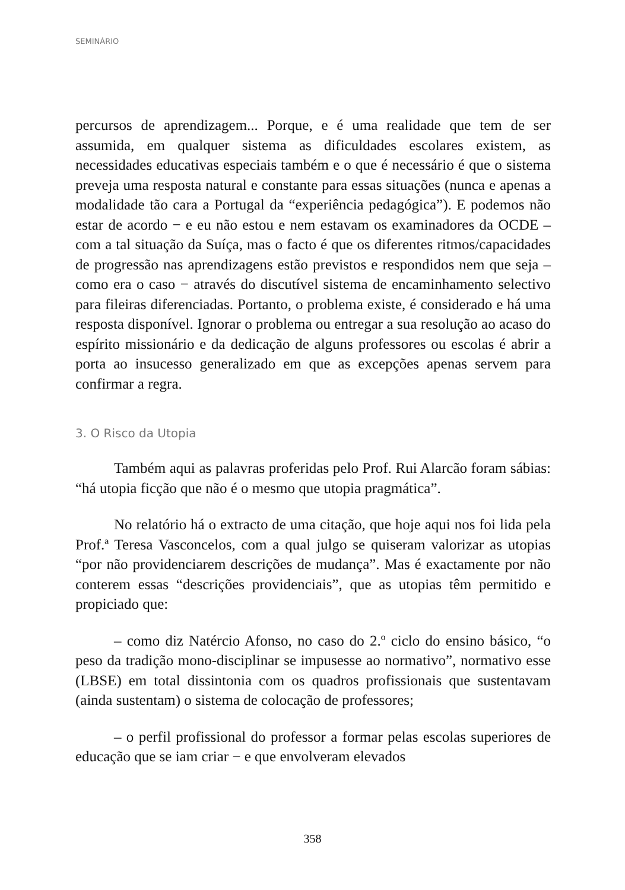SEMINÁRIO
percursos de aprendizagem... Porque, e é uma realidade que tem de ser assumida, em qualquer sistema as dificuldades escolares existem, as necessidades educativas especiais também e o que é necessário é que o sistema preveja uma resposta natural e constante para essas situações (nunca e apenas a modalidade tão cara a Portugal da “experiência pedagógica”). E podemos não estar de acordo − e eu não estou e nem estavam os examinadores da OCDE – com a tal situação da Suíça, mas o facto é que os diferentes ritmos/capacidades de progressão nas aprendizagens estão previstos e respondidos nem que seja – como era o caso − através do discutível sistema de encaminhamento selectivo para fileiras diferenciadas. Portanto, o problema existe, é considerado e há uma resposta disponível. Ignorar o problema ou entregar a sua resolução ao acaso do espírito missionário e da dedicação de alguns professores ou escolas é abrir a porta ao insucesso generalizado em que as excepções apenas servem para confirmar a regra.
3. O Risco da Utopia
Também aqui as palavras proferidas pelo Prof. Rui Alarcão foram sábias: “há utopia ficção que não é o mesmo que utopia pragmática”.
No relatório há o extracto de uma citação, que hoje aqui nos foi lida pela Prof.ª Teresa Vasconcelos, com a qual julgo se quiseram valorizar as utopias “por não providenciarem descrições de mudança”. Mas é exactamente por não conterem essas “descrições providenciais”, que as utopias têm permitido e propiciado que:
– como diz Natércio Afonso, no caso do 2.º ciclo do ensino básico, “o peso da tradição mono-disciplinar se impusesse ao normativo”, normativo esse (LBSE) em total dissintonia com os quadros profissionais que sustentavam (ainda sustentam) o sistema de colocação de professores;
– o perfil profissional do professor a formar pelas escolas superiores de educação que se iam criar − e que envolveram elevados
358